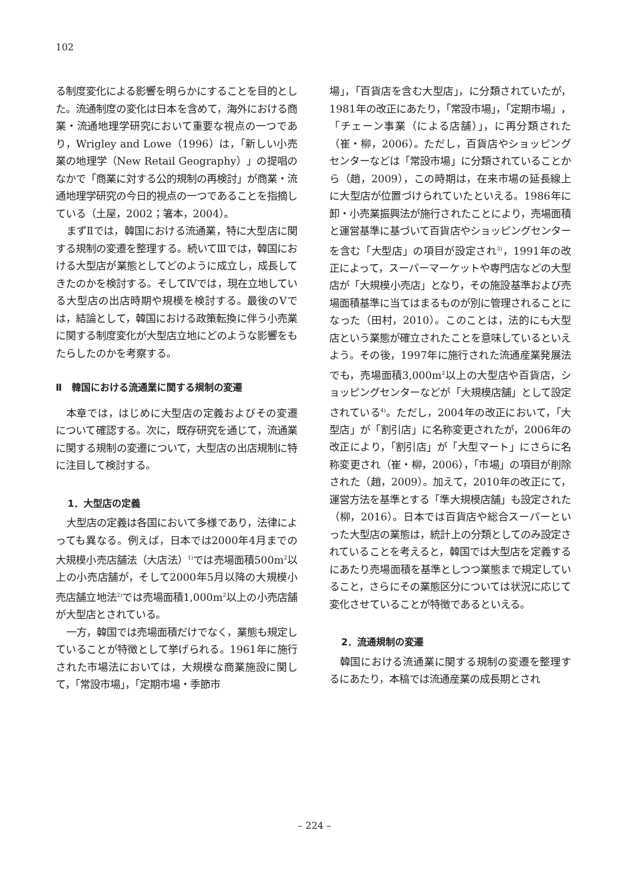102
る制度変化による影響を明らかにすることを目的とした。流通制度の変化は日本を含めて，海外における商業・流通地理学研究において重要な視点の一つであり，Wrigley and Lowe（1996）は，「新しい小売業の地理学（New Retail Geography）」の提唱のなかで「商業に対する公的規制の再検討」が商業・流通地理学研究の今日的視点の一つであることを指摘している（土屋，2002；箸本，2004）。
まずⅡでは，韓国における流通業，特に大型店に関する規制の変遷を整理する。続いてⅢでは，韓国における大型店が業態としてどのように成立し，成長してきたのかを検討する。そしてⅣでは，現在立地している大型店の出店時期や規模を検討する。最後のⅤでは，結論として，韓国における政策転換に伴う小売業に関する制度変化が大型店立地にどのような影響をもたらしたのかを考察する。
Ⅱ　韓国における流通業に関する規制の変遷
本章では，はじめに大型店の定義およびその変遷について確認する。次に，既存研究を通じて，流通業に関する規制の変遷について，大型店の出店規制に特に注目して検討する。
1．大型店の定義
大型店の定義は各国において多様であり，法律によっても異なる。例えば，日本では2000年4月までの大規模小売店舗法（大店法）<sup>1)</sup>では売場面積500m<sup>2</sup>以上の小売店舗が，そして2000年5月以降の大規模小売店舗立地法<sup>2)</sup>では売場面積1,000m<sup>2</sup>以上の小売店舗が大型店とされている。
一方，韓国では売場面積だけでなく，業態も規定していることが特徴として挙げられる。1961年に施行された市場法においては，大規模な商業施設に関して，「常設市場」，「定期市場・季節市
場」，「百貨店を含む大型店」，に分類されていたが，1981年の改正にあたり，「常設市場」，「定期市場」，「チェーン事業（による店舗）」，に再分類された（崔・柳，2006）。ただし，百貨店やショッピングセンターなどは「常設市場」に分類されていることから（趙，2009），この時期は，在来市場の延長線上に大型店が位置づけられていたといえる。1986年に卸・小売業振興法が施行されたことにより，売場面積と運営基準に基づいて百貨店やショッピングセンターを含む「大型店」の項目が設定され<sup>3)</sup>，1991年の改正によって，スーパーマーケットや専門店などの大型店が「大規模小売店」となり，その施設基準および売場面積基準に当てはまるものが別に管理されることになった（田村，2010）。このことは，法的にも大型店という業態が確立されたことを意味しているといえよう。その後，1997年に施行された流通産業発展法でも，売場面積3,000m<sup>2</sup>以上の大型店や百貨店，ショッピングセンターなどが「大規模店舗」として設定されている<sup>4)</sup>。ただし，2004年の改正において，「大型店」が「割引店」に名称変更されたが，2006年の改正により，「割引店」が「大型マート」にさらに名称変更され（崔・柳，2006），「市場」の項目が削除された（趙，2009）。加えて，2010年の改正にて，運営方法を基準とする「準大規模店舗」も設定された（柳，2016）。日本では百貨店や総合スーパーといった大型店の業態は，統計上の分類としてのみ設定されていることを考えると，韓国では大型店を定義するにあたり売場面積を基準としつつ業態まで規定していること，さらにその業態区分については状況に応じて変化させていることが特徴であるといえる。
2．流通規制の変遷
韓国における流通業に関する規制の変遷を整理するにあたり，本稿では流通産業の成長期とされ
– 224 –